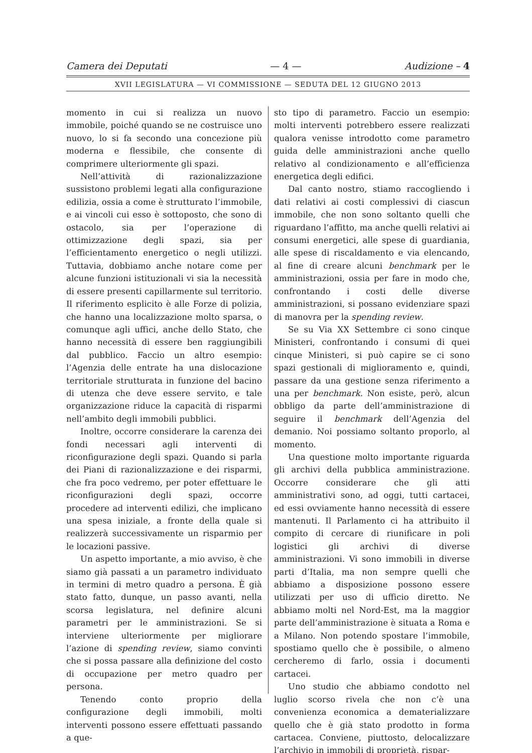Camera dei Deputati — 4 — Audizione – 4
XVII LEGISLATURA — VI COMMISSIONE — SEDUTA DEL 12 GIUGNO 2013
momento in cui si realizza un nuovo immobile, poiché quando se ne costruisce uno nuovo, lo si fa secondo una concezione più moderna e flessibile, che consente di comprimere ulteriormente gli spazi.
Nell’attività di razionalizzazione sussistono problemi legati alla configurazione edilizia, ossia a come è strutturato l’immobile, e ai vincoli cui esso è sottoposto, che sono di ostacolo, sia per l’operazione di ottimizzazione degli spazi, sia per l’efficientamento energetico o negli utilizzi. Tuttavia, dobbiamo anche notare come per alcune funzioni istituzionali vi sia la necessità di essere presenti capillarmente sul territorio. Il riferimento esplicito è alle Forze di polizia, che hanno una localizzazione molto sparsa, o comunque agli uffici, anche dello Stato, che hanno necessità di essere ben raggiungibili dal pubblico. Faccio un altro esempio: l’Agenzia delle entrate ha una dislocazione territoriale strutturata in funzione del bacino di utenza che deve essere servito, e tale organizzazione riduce la capacità di risparmi nell’ambito degli immobili pubblici.
Inoltre, occorre considerare la carenza dei fondi necessari agli interventi di riconfigurazione degli spazi. Quando si parla dei Piani di razionalizzazione e dei risparmi, che fra poco vedremo, per poter effettuare le riconfigurazioni degli spazi, occorre procedere ad interventi edilizi, che implicano una spesa iniziale, a fronte della quale si realizzerà successivamente un risparmio per le locazioni passive.
Un aspetto importante, a mio avviso, è che siamo già passati a un parametro individuato in termini di metro quadro a persona. È già stato fatto, dunque, un passo avanti, nella scorsa legislatura, nel definire alcuni parametri per le amministrazioni. Se si interviene ulteriormente per migliorare l’azione di spending review, siamo convinti che si possa passare alla definizione del costo di occupazione per metro quadro per persona.
Tenendo conto proprio della configurazione degli immobili, molti interventi possono essere effettuati passando a que-
sto tipo di parametro. Faccio un esempio: molti interventi potrebbero essere realizzati qualora venisse introdotto come parametro guida delle amministrazioni anche quello relativo al condizionamento e all’efficienza energetica degli edifici.
Dal canto nostro, stiamo raccogliendo i dati relativi ai costi complessivi di ciascun immobile, che non sono soltanto quelli che riguardano l’affitto, ma anche quelli relativi ai consumi energetici, alle spese di guardiania, alle spese di riscaldamento e via elencando, al fine di creare alcuni benchmark per le amministrazioni, ossia per fare in modo che, confrontando i costi delle diverse amministrazioni, si possano evidenziare spazi di manovra per la spending review.
Se su Via XX Settembre ci sono cinque Ministeri, confrontando i consumi di quei cinque Ministeri, si può capire se ci sono spazi gestionali di miglioramento e, quindi, passare da una gestione senza riferimento a una per benchmark. Non esiste, però, alcun obbligo da parte dell’amministrazione di seguire il benchmark dell’Agenzia del demanio. Noi possiamo soltanto proporlo, al momento.
Una questione molto importante riguarda gli archivi della pubblica amministrazione. Occorre considerare che gli atti amministrativi sono, ad oggi, tutti cartacei, ed essi ovviamente hanno necessità di essere mantenuti. Il Parlamento ci ha attribuito il compito di cercare di riunificare in poli logistici gli archivi di diverse amministrazioni. Vi sono immobili in diverse parti d’Italia, ma non sempre quelli che abbiamo a disposizione possono essere utilizzati per uso di ufficio diretto. Ne abbiamo molti nel Nord-Est, ma la maggior parte dell’amministrazione è situata a Roma e a Milano. Non potendo spostare l’immobile, spostiamo quello che è possibile, o almeno cercheremo di farlo, ossia i documenti cartacei.
Uno studio che abbiamo condotto nel luglio scorso rivela che non c’è una convenienza economica a dematerializzare quello che è già stato prodotto in forma cartacea. Conviene, piuttosto, delocalizzare l’archivio in immobili di proprietà, rispar-